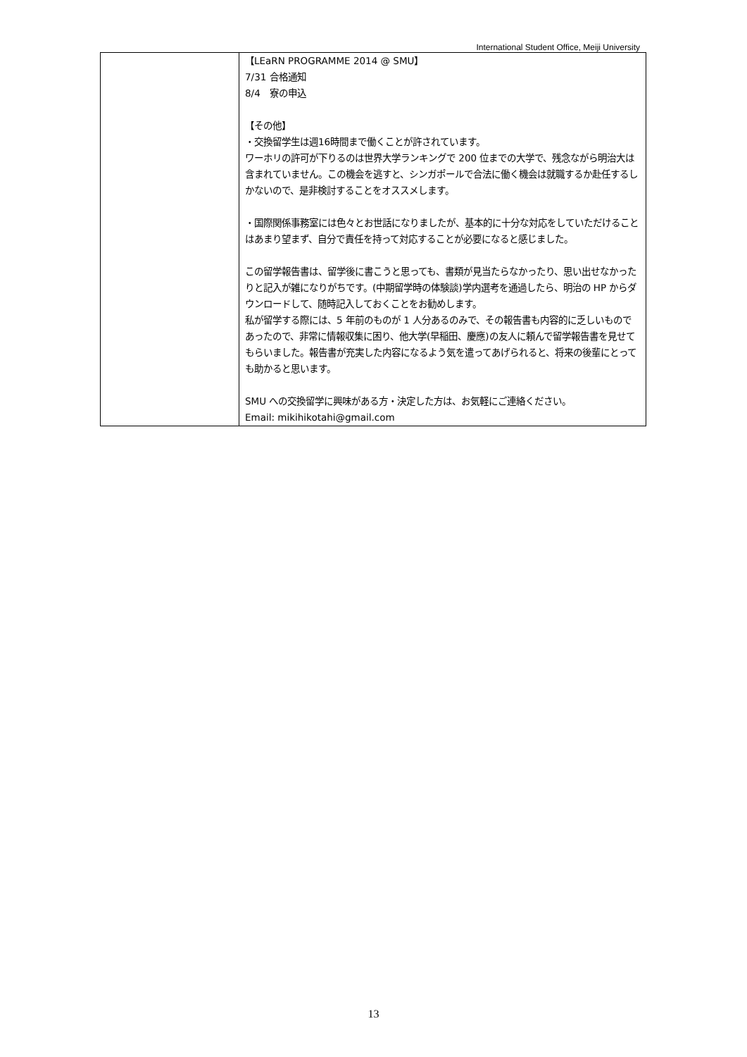International Student Office, Meiji University
| | 【LEaRN PROGRAMME 2014 @ SMU】 7/31 合格通知 8/4 寮の申込 【その他】 ・交換留学生は週16時間まで働くことが許されています。 ワーホリの許可が下りるのは世界大学ランキングで 200 位までの大学で、残念ながら明治大は含まれていません。この機会を逃すと、シンガポールで合法に働く機会は就職するか赴任するしかないので、是非検討することをオススメします。 ・国際関係事務室には色々とお世話になりましたが、基本的に十分な対応をしていただけることはあまり望まず、自分で責任を持って対応することが必要になると感じました。 この留学報告書は、留学後に書こうと思っても、書類が見当たらなかったり、思い出せなかったりと記入が雑になりがちです。(中期留学時の体験談)学内選考を通過したら、明治の HP からダウンロードして、随時記入しておくことをお勧めします。 私が留学する際には、5 年前のものが 1 人分あるのみで、その報告書も内容的に乏しいものであったので、非常に情報収集に困り、他大学(早稲田、慶應)の友人に頼んで留学報告書を見せてもらいました。報告書が充実した内容になるよう気を遣ってあげられると、将来の後輩にとっても助かると思います。 SMU への交換留学に興味がある方・決定した方は、お気軽にご連絡ください。 Email: mikihikotahi@gmail.com |
13